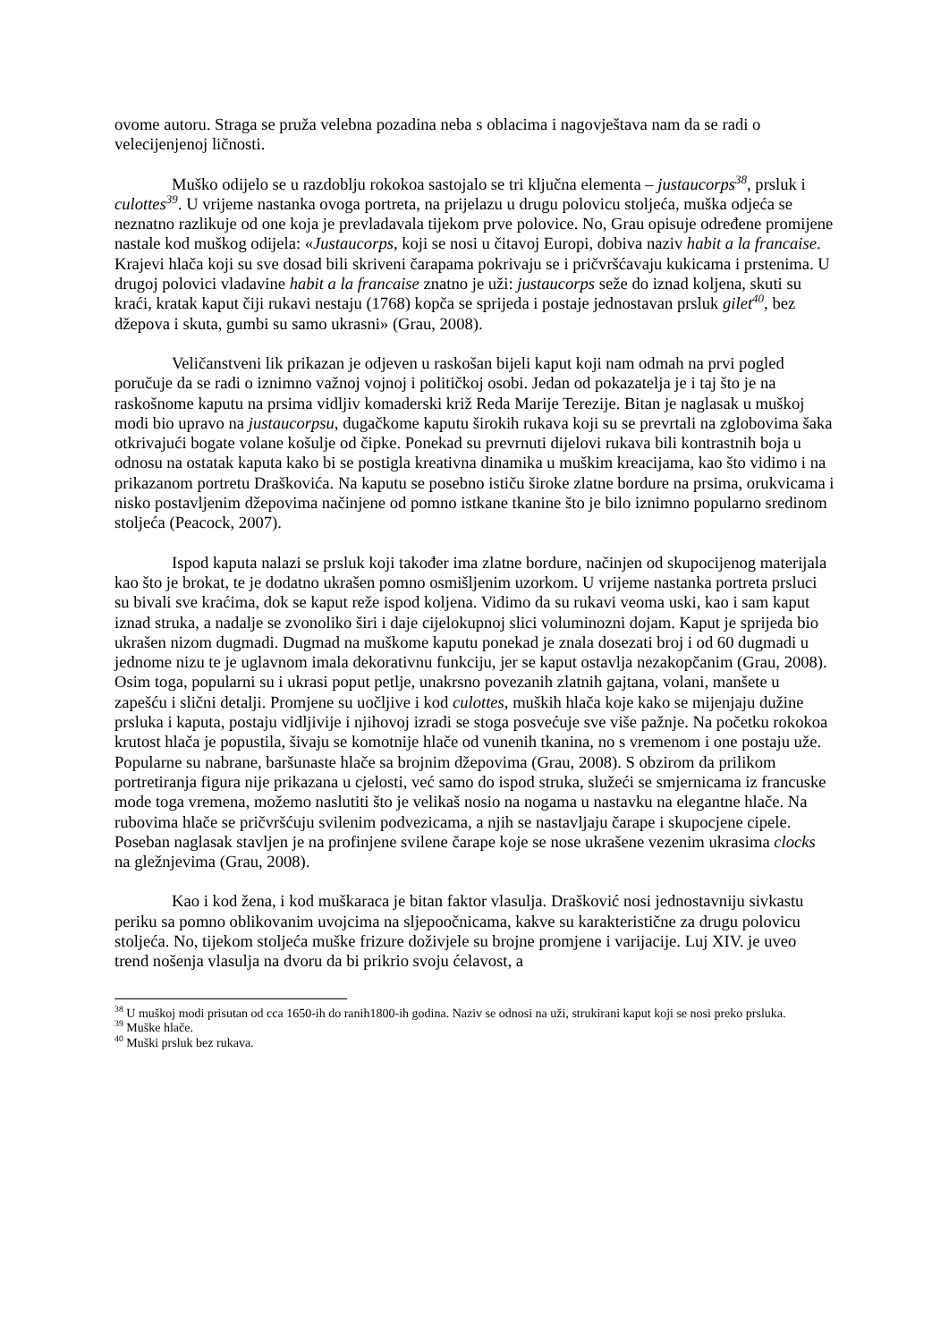ovome autoru. Straga se pruža velebna pozadina neba s oblacima i nagovještava nam da se radi o velecijenjenoj ličnosti.
Muško odijelo se u razdoblju rokokoa sastojalo se tri ključna elementa – justaucorps<sup>38</sup>, prsluk i culottes<sup>39</sup>. U vrijeme nastanka ovoga portreta, na prijelazu u drugu polovicu stoljeća, muška odjeća se neznatno razlikuje od one koja je prevladavala tijekom prve polovice. No, Grau opisuje određene promijene nastale kod muškog odijela: «Justaucorps, koji se nosi u čitavoj Europi, dobiva naziv habit a la francaise. Krajevi hlača koji su sve dosad bili skriveni čarapama pokrivaju se i pričvršćavaju kukicama i prstenima. U drugoj polovici vladavine habit a la francaise znatno je uži: justaucorps seže do iznad koljena, skuti su kraći, kratak kaput čiji rukavi nestaju (1768) kopča se sprijeda i postaje jednostavan prsluk gilet<sup>40</sup>, bez džepova i skuta, gumbi su samo ukrasni» (Grau, 2008).
Veličanstveni lik prikazan je odjeven u raskošan bijeli kaput koji nam odmah na prvi pogled poručuje da se radi o iznimno važnoj vojnoj i političkoj osobi. Jedan od pokazatelja je i taj što je na raskošnome kaputu na prsima vidljiv komaderski križ Reda Marije Terezije. Bitan je naglasak u muškoj modi bio upravo na justaucorpsu, dugačkome kaputu širokih rukava koji su se prevrtali na zglobovima šaka otkrivajući bogate volane košulje od čipke. Ponekad su prevrnuti dijelovi rukava bili kontrastnih boja u odnosu na ostatak kaputa kako bi se postigla kreativna dinamika u muškim kreacijama, kao što vidimo i na prikazanom portretu Draškovića. Na kaputu se posebno ističu široke zlatne bordure na prsima, orukvicama i nisko postavljenim džepovima načinjene od pomno istkane tkanine što je bilo iznimno popularno sredinom stoljeća (Peacock, 2007).
Ispod kaputa nalazi se prsluk koji također ima zlatne bordure, načinjen od skupocijenog materijala kao što je brokat, te je dodatno ukrašen pomno osmišljenim uzorkom. U vrijeme nastanka portreta prsluci su bivali sve kraćima, dok se kaput reže ispod koljena. Vidimo da su rukavi veoma uski, kao i sam kaput iznad struka, a nadalje se zvonoliko širi i daje cijelokupnoj slici voluminozni dojam. Kaput je sprijeda bio ukrašen nizom dugmadi. Dugmad na muškome kaputu ponekad je znala dosezati broj i od 60 dugmadi u jednome nizu te je uglavnom imala dekorativnu funkciju, jer se kaput ostavlja nezakopčanim (Grau, 2008). Osim toga, popularni su i ukrasi poput petlje, unakrsno povezanih zlatnih gajtana, volani, manšete u zapešću i slični detalji. Promjene su uočljive i kod culottes, muških hlača koje kako se mijenjaju dužine prsluka i kaputa, postaju vidljivije i njihovoj izradi se stoga posvećuje sve više pažnje. Na početku rokokoa krutost hlača je popustila, šivaju se komotnije hlače od vunenih tkanina, no s vremenom i one postaju uže. Popularne su nabrane, baršunaste hlače sa brojnim džepovima (Grau, 2008). S obzirom da prilikom portretiranja figura nije prikazana u cjelosti, već samo do ispod struka, služeći se smjernicama iz francuske mode toga vremena, možemo naslutiti što je velikaš nosio na nogama u nastavku na elegantne hlače. Na rubovima hlače se pričvršćuju svilenim podvezicama, a njih se nastavljaju čarape i skupocjene cipele. Poseban naglasak stavljen je na profinjene svilene čarape koje se nose ukrašene vezenim ukrasima clocks na gležnjevima (Grau, 2008).
Kao i kod žena, i kod muškaraca je bitan faktor vlasulja. Drašković nosi jednostavniju sivkastu periku sa pomno oblikovanim uvojcima na sljepoočnicama, kakve su karakteristične za drugu polovicu stoljeća. No, tijekom stoljeća muške frizure doživjele su brojne promjene i varijacije. Luj XIV. je uveo trend nošenja vlasulja na dvoru da bi prikrio svoju ćelavost, a
<sup>38</sup> U muškoj modi prisutan od cca 1650-ih do ranih1800-ih godina. Naziv se odnosi na uži, strukirani kaput koji se nosi preko prsluka.
<sup>39</sup> Muške hlače.
<sup>40</sup> Muški prsluk bez rukava.